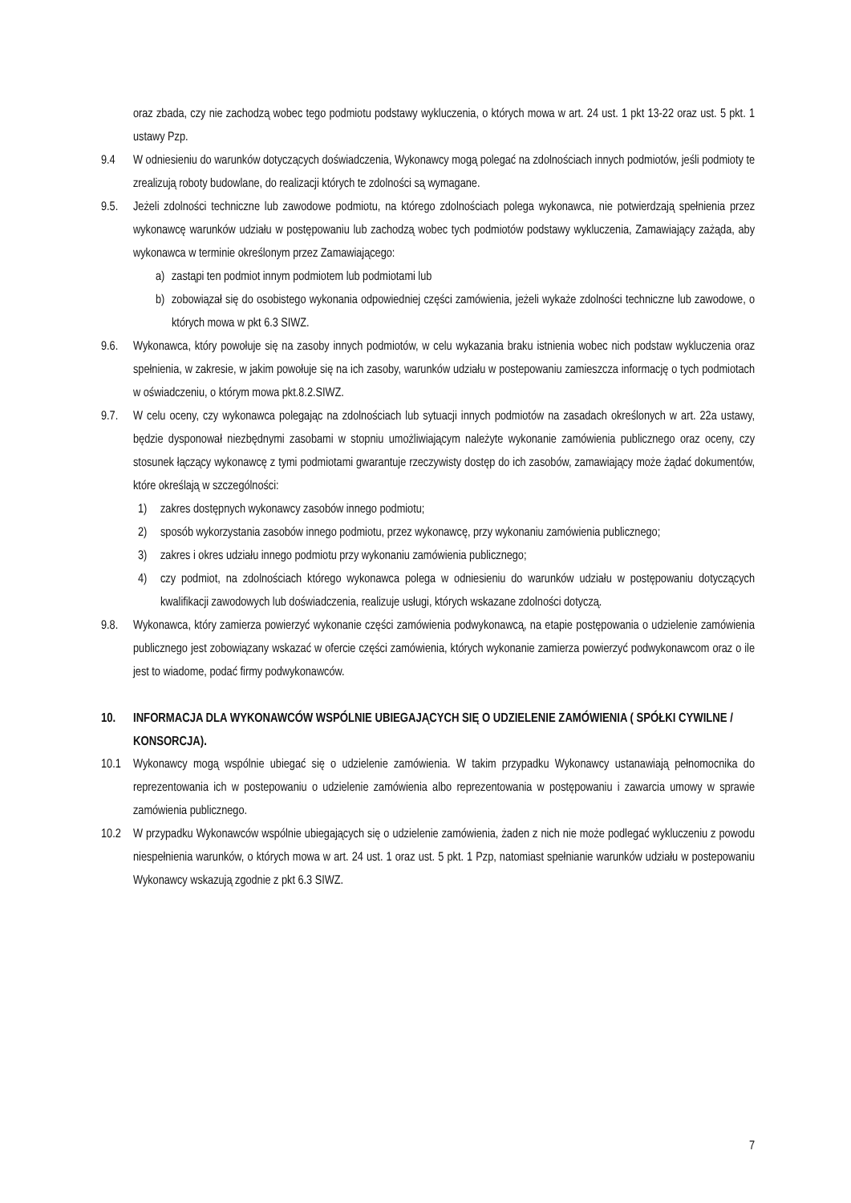oraz zbada, czy nie zachodzą wobec tego podmiotu podstawy wykluczenia, o których mowa w art. 24 ust. 1 pkt 13-22 oraz ust. 5 pkt. 1 ustawy Pzp.
9.4 W odniesieniu do warunków dotyczących doświadczenia, Wykonawcy mogą polegać na zdolnościach innych podmiotów, jeśli podmioty te zrealizują roboty budowlane, do realizacji których te zdolności są wymagane.
9.5. Jeżeli zdolności techniczne lub zawodowe podmiotu, na którego zdolnościach polega wykonawca, nie potwierdzają spełnienia przez wykonawcę warunków udziału w postępowaniu lub zachodzą wobec tych podmiotów podstawy wykluczenia, Zamawiający zażąda, aby wykonawca w terminie określonym przez Zamawiającego:
a) zastąpi ten podmiot innym podmiotem lub podmiotami lub
b) zobowiązał się do osobistego wykonania odpowiedniej części zamówienia, jeżeli wykaże zdolności techniczne lub zawodowe, o których mowa w pkt 6.3 SIWZ.
9.6. Wykonawca, który powołuje się na zasoby innych podmiotów, w celu wykazania braku istnienia wobec nich podstaw wykluczenia oraz spełnienia, w zakresie, w jakim powołuje się na ich zasoby, warunków udziału w postepowaniu zamieszcza informację o tych podmiotach w oświadczeniu, o którym mowa pkt.8.2.SIWZ.
9.7. W celu oceny, czy wykonawca polegając na zdolnościach lub sytuacji innych podmiotów na zasadach określonych w art. 22a ustawy, będzie dysponował niezbędnymi zasobami w stopniu umożliwiającym należyte wykonanie zamówienia publicznego oraz oceny, czy stosunek łączący wykonawcę z tymi podmiotami gwarantuje rzeczywisty dostęp do ich zasobów, zamawiający może żądać dokumentów, które określają w szczególności:
1) zakres dostępnych wykonawcy zasobów innego podmiotu;
2) sposób wykorzystania zasobów innego podmiotu, przez wykonawcę, przy wykonaniu zamówienia publicznego;
3) zakres i okres udziału innego podmiotu przy wykonaniu zamówienia publicznego;
4) czy podmiot, na zdolnościach którego wykonawca polega w odniesieniu do warunków udziału w postępowaniu dotyczących kwalifikacji zawodowych lub doświadczenia, realizuje usługi, których wskazane zdolności dotyczą.
9.8. Wykonawca, który zamierza powierzyć wykonanie części zamówienia podwykonawcą, na etapie postępowania o udzielenie zamówienia publicznego jest zobowiązany wskazać w ofercie części zamówienia, których wykonanie zamierza powierzyć podwykonawcom oraz o ile jest to wiadome, podać firmy podwykonawców.
10. INFORMACJA DLA WYKONAWCÓW WSPÓLNIE UBIEGAJĄCYCH SIĘ O UDZIELENIE ZAMÓWIENIA ( SPÓŁKI CYWILNE / KONSORCJA).
10.1 Wykonawcy mogą wspólnie ubiegać się o udzielenie zamówienia. W takim przypadku Wykonawcy ustanawiają pełnomocnika do reprezentowania ich w postepowaniu o udzielenie zamówienia albo reprezentowania w postępowaniu i zawarcia umowy w sprawie zamówienia publicznego.
10.2 W przypadku Wykonawców wspólnie ubiegających się o udzielenie zamówienia, żaden z nich nie może podlegać wykluczeniu z powodu niespełnienia warunków, o których mowa w art. 24 ust. 1 oraz ust. 5 pkt. 1 Pzp, natomiast spełnianie warunków udziału w postepowaniu Wykonawcy wskazują zgodnie z pkt 6.3 SIWZ.
7